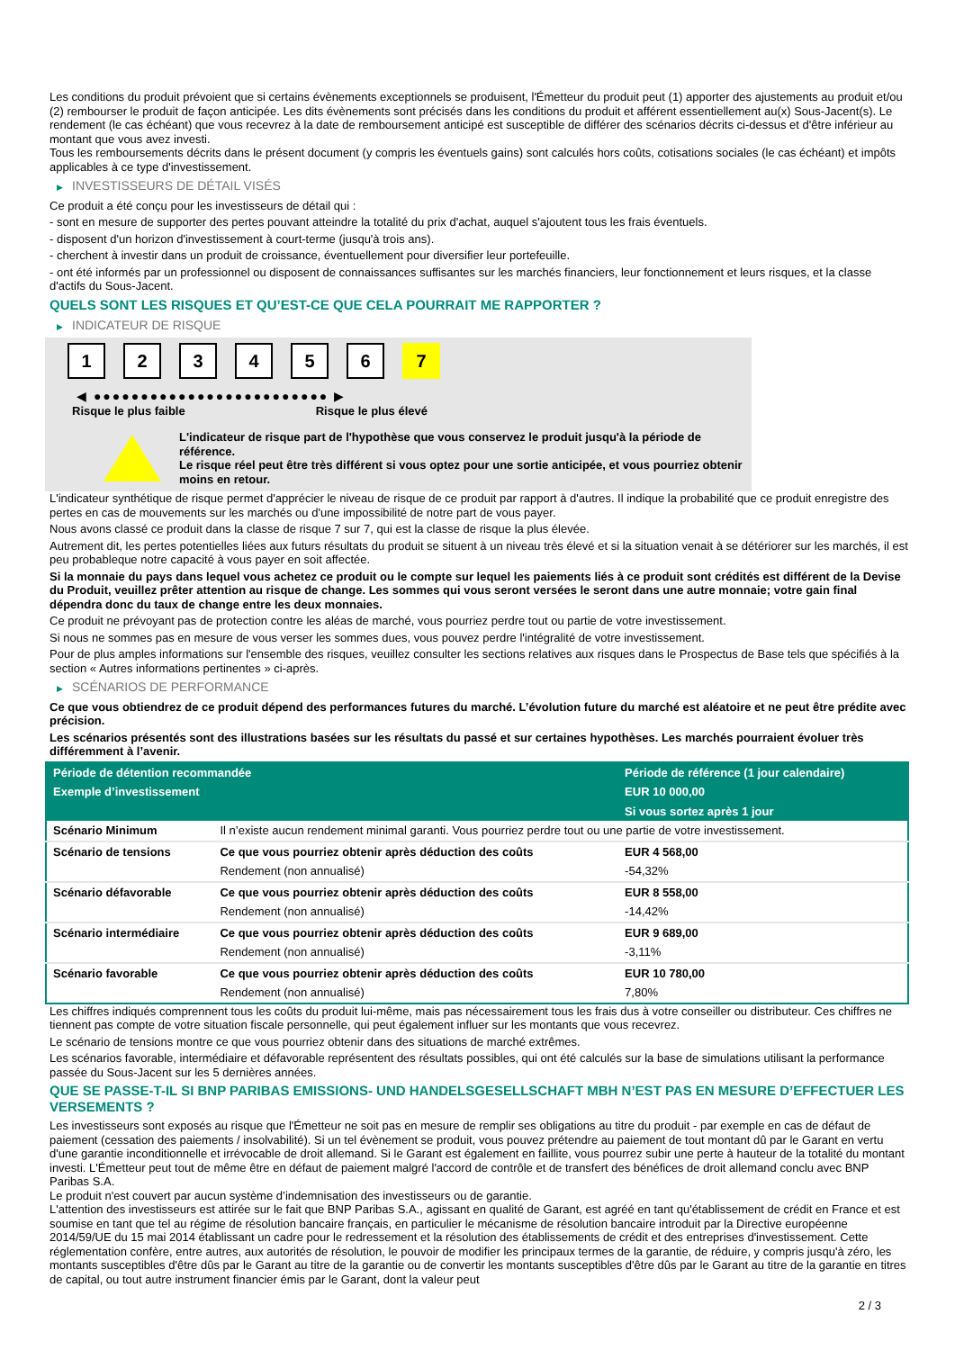Les conditions du produit prévoient que si certains évènements exceptionnels se produisent, l'Émetteur du produit peut (1) apporter des ajustements au produit et/ou (2) rembourser le produit de façon anticipée. Les dits évènements sont précisés dans les conditions du produit et afférent essentiellement au(x) Sous-Jacent(s). Le rendement (le cas échéant) que vous recevrez à la date de remboursement anticipé est susceptible de différer des scénarios décrits ci-dessus et d'être inférieur au montant que vous avez investi.
Tous les remboursements décrits dans le présent document (y compris les éventuels gains) sont calculés hors coûts, cotisations sociales (le cas échéant) et impôts applicables à ce type d'investissement.
▶ INVESTISSEURS DE DÉTAIL VISÉS
Ce produit a été conçu pour les investisseurs de détail qui :
- sont en mesure de supporter des pertes pouvant atteindre la totalité du prix d'achat, auquel s'ajoutent tous les frais éventuels.
- disposent d'un horizon d'investissement à court-terme (jusqu'à trois ans).
- cherchent à investir dans un produit de croissance, éventuellement pour diversifier leur portefeuille.
- ont été informés par un professionnel ou disposent de connaissances suffisantes sur les marchés financiers, leur fonctionnement et leurs risques, et la classe d'actifs du Sous-Jacent.
QUELS SONT LES RISQUES ET QU’EST-CE QUE CELA POURRAIT ME RAPPORTER ?
▶ INDICATEUR DE RISQUE
1 2 3 4 5 6 7
◀ ●●●●●●●●●●●●●●●●●●●●●●●●● ▶
Risque le plus faible Risque le plus élevé
L'indicateur de risque part de l'hypothèse que vous conservez le produit jusqu'à la période de référence.
Le risque réel peut être très différent si vous optez pour une sortie anticipée, et vous pourriez obtenir moins en retour.
L'indicateur synthétique de risque permet d'apprécier le niveau de risque de ce produit par rapport à d'autres. Il indique la probabilité que ce produit enregistre des pertes en cas de mouvements sur les marchés ou d'une impossibilité de notre part de vous payer.
Nous avons classé ce produit dans la classe de risque 7 sur 7, qui est la classe de risque la plus élevée.
Autrement dit, les pertes potentielles liées aux futurs résultats du produit se situent à un niveau très élevé et si la situation venait à se détériorer sur les marchés, il est peu probableque notre capacité à vous payer en soit affectée.
Si la monnaie du pays dans lequel vous achetez ce produit ou le compte sur lequel les paiements liés à ce produit sont crédités est différent de la Devise du Produit, veuillez prêter attention au risque de change. Les sommes qui vous seront versées le seront dans une autre monnaie; votre gain final dépendra donc du taux de change entre les deux monnaies.
Ce produit ne prévoyant pas de protection contre les aléas de marché, vous pourriez perdre tout ou partie de votre investissement.
Si nous ne sommes pas en mesure de vous verser les sommes dues, vous pouvez perdre l'intégralité de votre investissement.
Pour de plus amples informations sur l'ensemble des risques, veuillez consulter les sections relatives aux risques dans le Prospectus de Base tels que spécifiés à la section « Autres informations pertinentes » ci-après.
▶ SCÉNARIOS DE PERFORMANCE
Ce que vous obtiendrez de ce produit dépend des performances futures du marché. L’évolution future du marché est aléatoire et ne peut être prédite avec précision.
Les scénarios présentés sont des illustrations basées sur les résultats du passé et sur certaines hypothèses. Les marchés pourraient évoluer très différemment à l’avenir.
| Période de détention recommandée | | Période de référence (1 jour calendaire) |
| --- | --- | --- |
| Exemple d’investissement | | EUR 10 000,00 |
| | | Si vous sortez après 1 jour |
| Scénario Minimum | Il n’existe aucun rendement minimal garanti. Vous pourriez perdre tout ou une partie de votre investissement. | |
| Scénario de tensions | Ce que vous pourriez obtenir après déduction des coûts | EUR 4 568,00 |
| | Rendement (non annualisé) | -54,32% |
| Scénario défavorable | Ce que vous pourriez obtenir après déduction des coûts | EUR 8 558,00 |
| | Rendement (non annualisé) | -14,42% |
| Scénario intermédiaire | Ce que vous pourriez obtenir après déduction des coûts | EUR 9 689,00 |
| | Rendement (non annualisé) | -3,11% |
| Scénario favorable | Ce que vous pourriez obtenir après déduction des coûts | EUR 10 780,00 |
| | Rendement (non annualisé) | 7,80% |
Les chiffres indiqués comprennent tous les coûts du produit lui-même, mais pas nécessairement tous les frais dus à votre conseiller ou distributeur. Ces chiffres ne tiennent pas compte de votre situation fiscale personnelle, qui peut également influer sur les montants que vous recevrez.
Le scénario de tensions montre ce que vous pourriez obtenir dans des situations de marché extrêmes.
Les scénarios favorable, intermédiaire et défavorable représentent des résultats possibles, qui ont été calculés sur la base de simulations utilisant la performance passée du Sous-Jacent sur les 5 dernières années.
QUE SE PASSE-T-IL SI BNP PARIBAS EMISSIONS- UND HANDELSGESELLSCHAFT MBH N’EST PAS EN MESURE D’EFFECTUER LES VERSEMENTS ?
Les investisseurs sont exposés au risque que l'Émetteur ne soit pas en mesure de remplir ses obligations au titre du produit - par exemple en cas de défaut de paiement (cessation des paiements / insolvabilité). Si un tel évènement se produit, vous pouvez prétendre au paiement de tout montant dû par le Garant en vertu d'une garantie inconditionnelle et irrévocable de droit allemand. Si le Garant est également en faillite, vous pourrez subir une perte à hauteur de la totalité du montant investi. L'Émetteur peut tout de même être en défaut de paiement malgré l'accord de contrôle et de transfert des bénéfices de droit allemand conclu avec BNP Paribas S.A.
Le produit n'est couvert par aucun système d’indemnisation des investisseurs ou de garantie.
L'attention des investisseurs est attirée sur le fait que BNP Paribas S.A., agissant en qualité de Garant, est agréé en tant qu'établissement de crédit en France et est soumise en tant que tel au régime de résolution bancaire français, en particulier le mécanisme de résolution bancaire introduit par la Directive européenne 2014/59/UE du 15 mai 2014 établissant un cadre pour le redressement et la résolution des établissements de crédit et des entreprises d'investissement. Cette réglementation confère, entre autres, aux autorités de résolution, le pouvoir de modifier les principaux termes de la garantie, de réduire, y compris jusqu'à zéro, les montants susceptibles d'être dûs par le Garant au titre de la garantie ou de convertir les montants susceptibles d'être dûs par le Garant au titre de la garantie en titres de capital, ou tout autre instrument financier émis par le Garant, dont la valeur peut
2 / 3